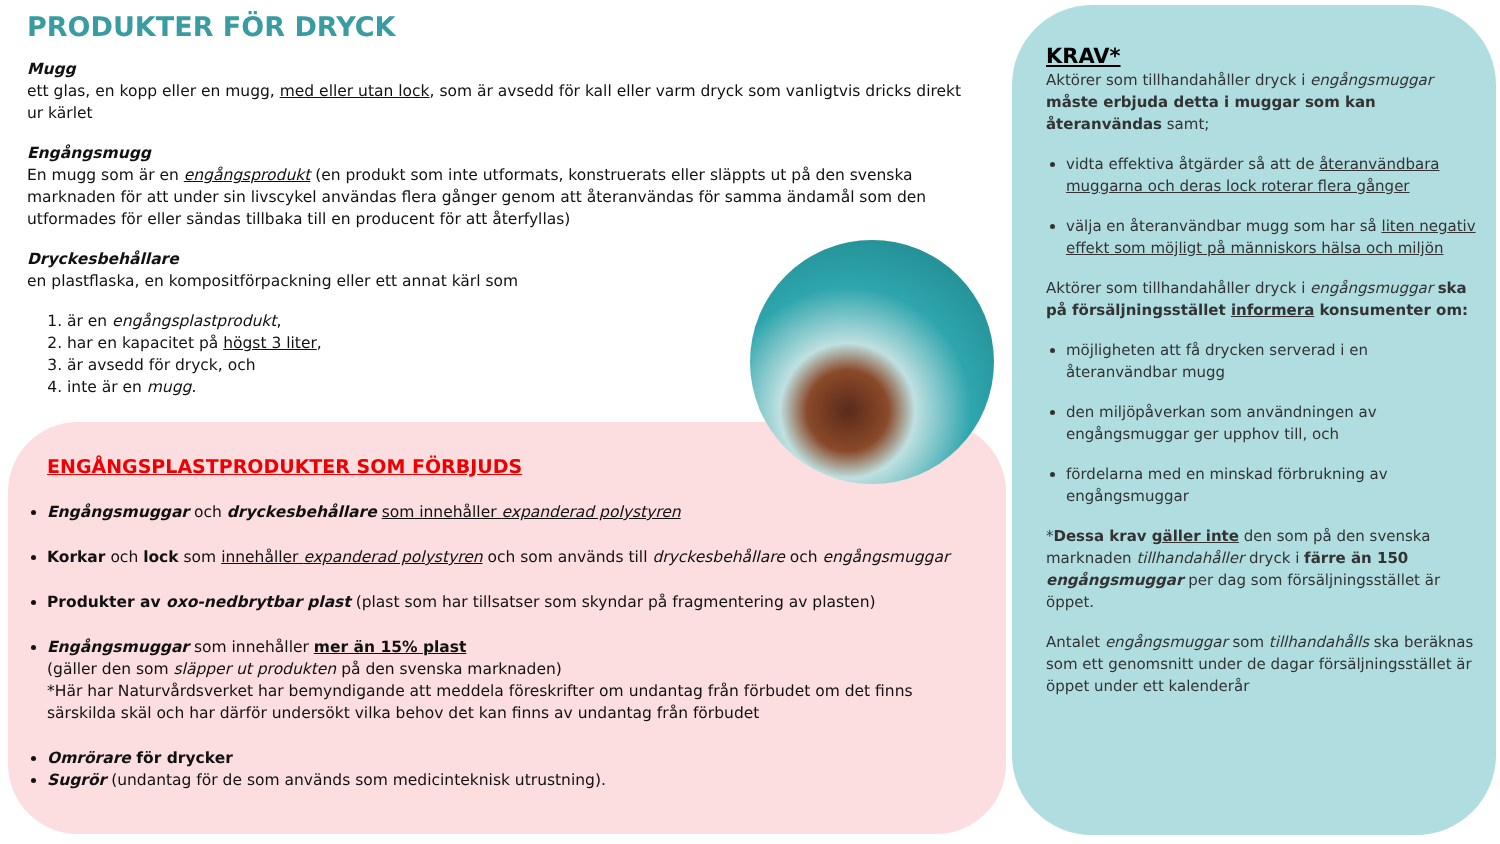PRODUKTER FÖR DRYCK
Mugg
ett glas, en kopp eller en mugg, med eller utan lock, som är avsedd för kall eller varm dryck som vanligtvis dricks direkt ur kärlet
Engångsmugg
En mugg som är en engångsprodukt (en produkt som inte utformats, konstruerats eller släppts ut på den svenska marknaden för att under sin livscykel användas flera gånger genom att återanvändas för samma ändamål som den utformades för eller sändas tillbaka till en producent för att återfyllas)
Dryckesbehållare
en plastflaska, en kompositförpackning eller ett annat kärl som
1. är en engångsplastprodukt,
2. har en kapacitet på högst 3 liter,
3. är avsedd för dryck, och
4. inte är en mugg.
ENGÅNGSPLASTPRODUKTER SOM FÖRBJUDS
Engångsmuggar och dryckesbehållare som innehåller expanderad polystyren
Korkar och lock som innehåller expanderad polystyren och som används till dryckesbehållare och engångsmuggar
Produkter av oxo-nedbrytbar plast (plast som har tillsatser som skyndar på fragmentering av plasten)
Engångsmuggar som innehåller mer än 15% plast
(gäller den som släpper ut produkten på den svenska marknaden)
*Här har Naturvårdsverket har bemyndigande att meddela föreskrifter om undantag från förbudet om det finns särskilda skäl och har därför undersökt vilka behov det kan finns av undantag från förbudet
Omrörare för drycker
Sugrör (undantag för de som används som medicinteknisk utrustning).
KRAV*
Aktörer som tillhandahåller dryck i engångsmuggar måste erbjuda detta i muggar som kan återanvändas samt;
vidta effektiva åtgärder så att de återanvändbara muggarna och deras lock roterar flera gånger
välja en återanvändbar mugg som har så liten negativ effekt som möjligt på människors hälsa och miljön
Aktörer som tillhandahåller dryck i engångsmuggar ska på försäljningsstället informera konsumenter om:
möjligheten att få drycken serverad i en återanvändbar mugg
den miljöpåverkan som användningen av engångsmuggar ger upphov till, och
fördelarna med en minskad förbrukning av engångsmuggar
*Dessa krav gäller inte den som på den svenska marknaden tillhandahåller dryck i färre än 150 engångsmuggar per dag som försäljningsstället är öppet.
Antalet engångsmuggar som tillhandahålls ska beräknas som ett genomsnitt under de dagar försäljningsstället är öppet under ett kalenderår